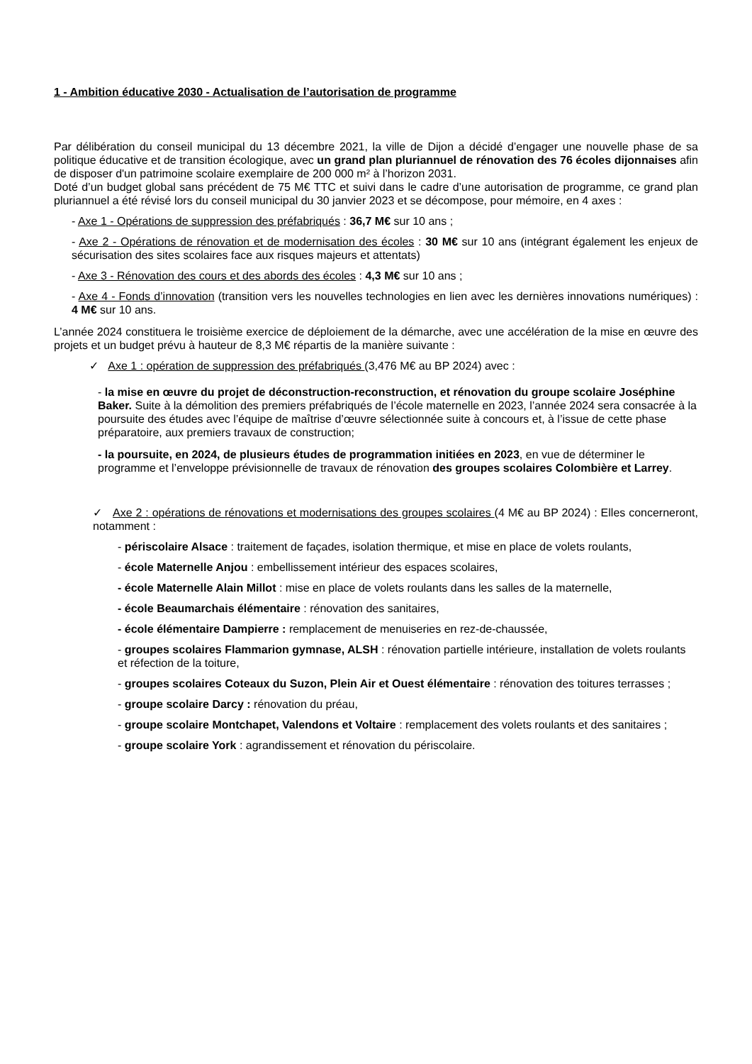1 - Ambition éducative 2030 - Actualisation de l’autorisation de programme
Par délibération du conseil municipal du 13 décembre 2021, la ville de Dijon a décidé d’engager une nouvelle phase de sa politique éducative et de transition écologique, avec un grand plan pluriannuel de rénovation des 76 écoles dijonnaises afin de disposer d'un patrimoine scolaire exemplaire de 200 000 m² à l’horizon 2031.
Doté d’un budget global sans précédent de 75 M€ TTC et suivi dans le cadre d’une autorisation de programme, ce grand plan pluriannuel a été révisé lors du conseil municipal du 30 janvier 2023 et se décompose, pour mémoire, en 4 axes :
- Axe 1 - Opérations de suppression des préfabriqués : 36,7 M€ sur 10 ans ;
- Axe 2 - Opérations de rénovation et de modernisation des écoles : 30 M€ sur 10 ans (intégrant également les enjeux de sécurisation des sites scolaires face aux risques majeurs et attentats)
- Axe 3 - Rénovation des cours et des abords des écoles : 4,3 M€ sur 10 ans ;
- Axe 4 - Fonds d’innovation (transition vers les nouvelles technologies en lien avec les dernières innovations numériques) : 4 M€ sur 10 ans.
L’année 2024 constituera le troisième exercice de déploiement de la démarche, avec une accélération de la mise en œuvre des projets et un budget prévu à hauteur de 8,3 M€ répartis de la manière suivante :
✓ Axe 1 : opération de suppression des préfabriqués (3,476 M€ au BP 2024) avec :
- la mise en œuvre du projet de déconstruction-reconstruction, et rénovation du groupe scolaire Joséphine Baker. Suite à la démolition des premiers préfabriqués de l’école maternelle en 2023, l’année 2024 sera consacrée à la poursuite des études avec l’équipe de maîtrise d’œuvre sélectionnée suite à concours et, à l’issue de cette phase préparatoire, aux premiers travaux de construction;
- la poursuite, en 2024, de plusieurs études de programmation initiées en 2023, en vue de déterminer le programme et l’enveloppe prévisionnelle de travaux de rénovation des groupes scolaires Colombière et Larrey.
✓ Axe 2 : opérations de rénovations et modernisations des groupes scolaires (4 M€ au BP 2024) : Elles concerneront, notamment :
- périscolaire Alsace : traitement de façades, isolation thermique, et mise en place de volets roulants,
- école Maternelle Anjou : embellissement intérieur des espaces scolaires,
- école Maternelle Alain Millot : mise en place de volets roulants dans les salles de la maternelle,
- école Beaumarchais élémentaire : rénovation des sanitaires,
- école élémentaire Dampierre : remplacement de menuiseries en rez-de-chaussée,
- groupes scolaires Flammarion gymnase, ALSH : rénovation partielle intérieure, installation de volets roulants et réfection de la toiture,
- groupes scolaires Coteaux du Suzon, Plein Air et Ouest élémentaire : rénovation des toitures terrasses ;
- groupe scolaire Darcy : rénovation du préau,
- groupe scolaire Montchapet, Valendons et Voltaire : remplacement des volets roulants et des sanitaires ;
- groupe scolaire York : agrandissement et rénovation du périscolaire.